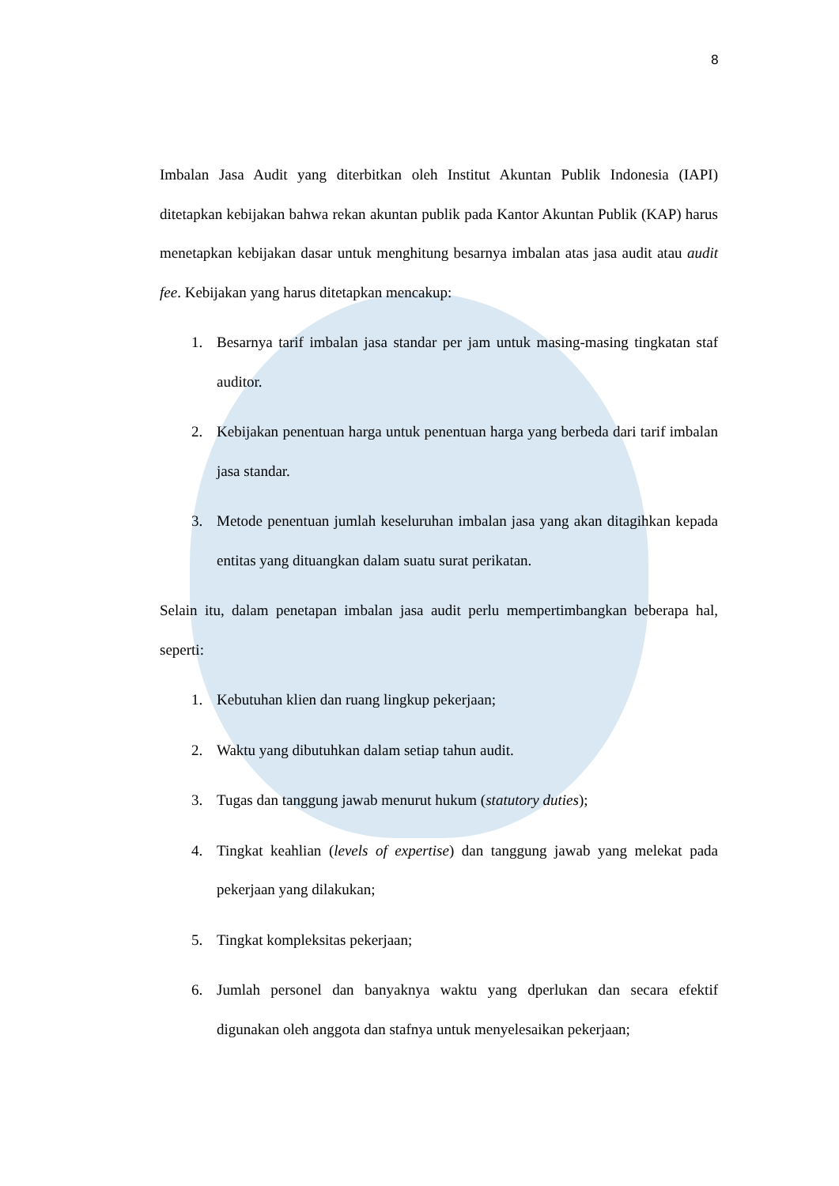8
Imbalan Jasa Audit yang diterbitkan oleh Institut Akuntan Publik Indonesia (IAPI) ditetapkan kebijakan bahwa rekan akuntan publik pada Kantor Akuntan Publik (KAP) harus menetapkan kebijakan dasar untuk menghitung besarnya imbalan atas jasa audit atau audit fee. Kebijakan yang harus ditetapkan mencakup:
1. Besarnya tarif imbalan jasa standar per jam untuk masing-masing tingkatan staf auditor.
2. Kebijakan penentuan harga untuk penentuan harga yang berbeda dari tarif imbalan jasa standar.
3. Metode penentuan jumlah keseluruhan imbalan jasa yang akan ditagihkan kepada entitas yang dituangkan dalam suatu surat perikatan.
Selain itu, dalam penetapan imbalan jasa audit perlu mempertimbangkan beberapa hal, seperti:
1. Kebutuhan klien dan ruang lingkup pekerjaan;
2. Waktu yang dibutuhkan dalam setiap tahun audit.
3. Tugas dan tanggung jawab menurut hukum (statutory duties);
4. Tingkat keahlian (levels of expertise) dan tanggung jawab yang melekat pada pekerjaan yang dilakukan;
5. Tingkat kompleksitas pekerjaan;
6. Jumlah personel dan banyaknya waktu yang dperlukan dan secara efektif digunakan oleh anggota dan stafnya untuk menyelesaikan pekerjaan;